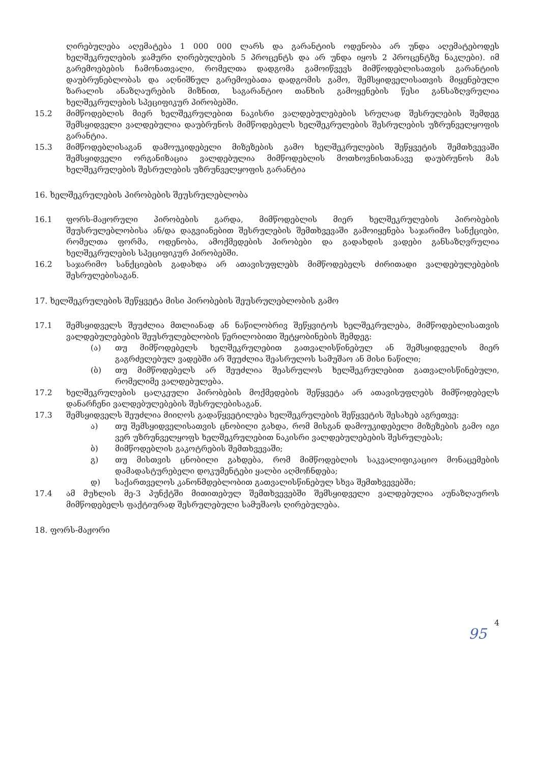ღირებულება აღემატება 1 000 000 ლარს და გარანტიის ოდენობა არ უნდა აღემატებოდეს ხელშეკრულების ჯამური ღირებულების 5 პროცენტს და არ უნდა იყოს 2 პროცენტზე ნაკლები). იმ გარემოებების ჩამონათვალი, რომელთა დადგომა გამოიწვევს მიმწოდებლისათვის გარანტიის დაუბრუნებლობას და აღნიშნულ გარემოებათა დადგომის გამო, შემსყიდველისათვის მიყენებული ზარალის ანაზღაურების მიზნით, საგარანტიო თანხის გამოყენების წესი განსაზღვრულია ხელშეკრულების სპეციფიკურ პირობებში.
15.2 მიმწოდებლის მიერ ხელშეკრულებით ნაკისრი ვალდებულებების სრულად შესრულების შემდეგ შემსყიდველი ვალდებულია დაუბრუნოს მიმწოდებელს ხელშეკრულების შესრულების უზრუნველყოფის გარანტია.
15.3 მიმწოდებლისაგან დამოუკიდებელი მიზეზების გამო ხელშეკრულების შეწყვეტის შემთხვევაში შემსყიდველი ორგანიზაცია ვალდებულია მიმწოდებლის მოთხოვნისთანავე დაუბრუნოს მას ხელშეკრულების შესრულების უზრუნველყოფის გარანტია
16. ხელშეკრულების პირობების შეუსრულებლობა
16.1 ფორს-მაჟორული პირობების გარდა, მიმწოდებლის მიერ ხელშეკრულების პირობების შეუსრულებლობისა ან/და დაგვიანებით შესრულების შემთხვევაში გამოიყენება საჯარიმო სანქციები, რომელთა ფორმა, ოდენობა, ამოქმედების პირობები და გადახდის ვადები განსაზღვრულია ხელშეკრულების სპეციფიკურ პირობებში.
16.2 საჯარიმო სანქციების გადახდა არ ათავისუფლებს მიმწოდებელს ძირითადი ვალდებულებების შესრულებისაგან.
17. ხელშეკრულების შეწყვეტა მისი პირობების შეუსრულებლობის გამო
17.1 შემსყიდველს შეუძლია მთლიანად ან ნაწილობრივ შეწყვიტოს ხელშეკრულება, მიმწოდებლისათვის ვალდებულებების შეუსრულებლობის წერილობითი შეტყობინების შემდეგ:
(ა) თუ მიმწოდებელს ხელშეკრულებით გათვალისწინებულ ან შემსყიდველის მიერ გაგრძელებულ ვადებში არ შეუძლია შეასრულოს სამუშაო ან მისი ნაწილი;
(ბ) თუ მიმწოდებელს არ შეუძლია შეასრულოს ხელშეკრულებით გათვალისწინებული, რომელიმე ვალდებულება.
17.2 ხელშეკრულების ცალკეული პირობების მოქმედების შეწყვეტა არ ათავისუფლებს მიმწოდებელს დანარჩენი ვალდებულებების შესრულებისაგან.
17.3 შემსყიდველს შეუძლია მიიღოს გადაწყვეტილება ხელშეკრულების შეწყვეტის შესახებ აგრეთვე:
ა) თუ შემსყიდველისათვის ცნობილი გახდა, რომ მისგან დამოუკიდებელი მიზეზების გამო იგი ვერ უზრუნველყოფს ხელშეკრულებით ნაკისრი ვალდებულებების შესრულებას;
ბ) მიმწოდებლის გაკოტრების შემთხვევაში;
გ) თუ მისთვის ცნობილი გახდება, რომ მიმწოდებლის საკვალიფიკაციო მონაცემების დამადასტურებელი დოკუმენტები ყალბი აღმოჩნდება;
დ) საქართველოს კანონმდებლობით გათვალისწინებულ სხვა შემთხვევებში;
17.4 ამ მუხლის მე-3 პუნქტში მითითებულ შემთხვევებში შემსყიდველი ვალდებულია აუნაზღაუროს მიმწოდებელს ფაქტიურად შესრულებული სამუშაოს ღირებულება.
18. ფორს-მაჟორი
4
95